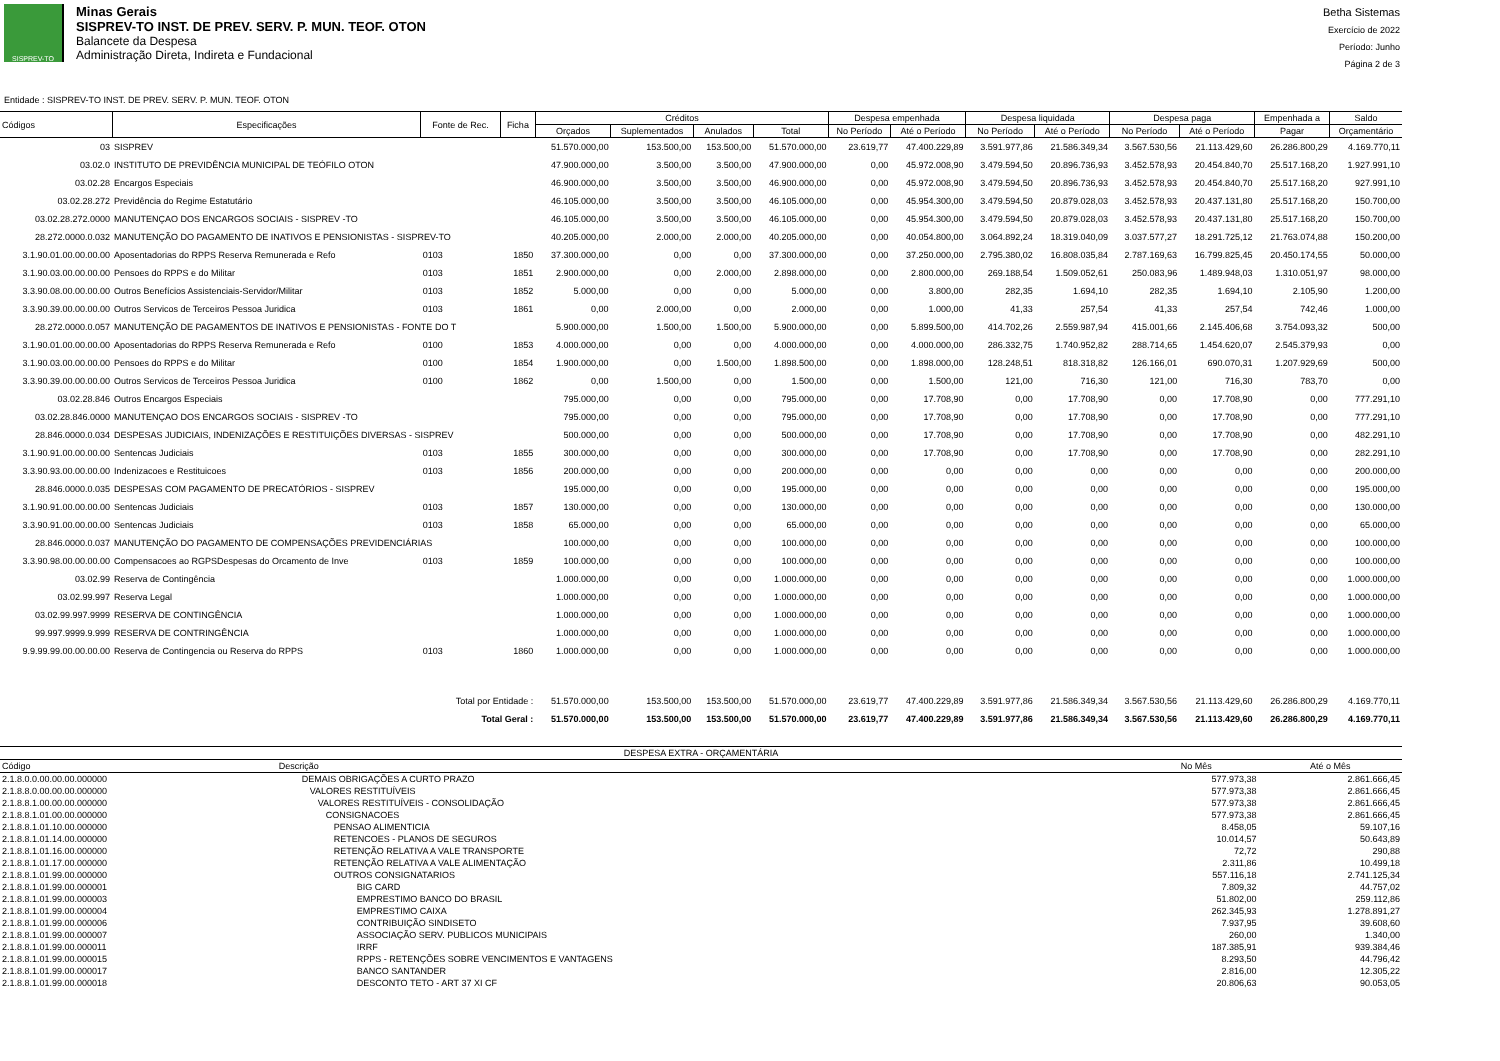SISPREV-TO
Minas Gerais
SISPREV-TO INST. DE PREV. SERV. P. MUN. TEOF. OTON
Balancete da Despesa
Administração Direta, Indireta e Fundacional
Betha Sistemas
Exercício de 2022
Período: Junho
Página 2 de 3
Entidade : SISPREV-TO INST. DE PREV. SERV. P. MUN. TEOF. OTON
| Códigos | Especificações | Fonte de Rec. | Ficha | Créditos | | | | Despesa empenhada | | Despesa liquidada | | Despesa paga | | Empenhada a | Saldo |
| --- | --- | --- | --- | --- | --- | --- | --- | --- | --- | --- | --- | --- | --- | --- | --- |
| | | | | Orçados | Suplementados | Anulados | Total | No Período | Até o Período | No Período | Até o Período | No Período | Até o Período | Pagar | Orçamentário |
| 03 | SISPREV | | | 51.570.000,00 | 153.500,00 | 153.500,00 | 51.570.000,00 | 23.619,77 | 47.400.229,89 | 3.591.977,86 | 21.586.349,34 | 3.567.530,56 | 21.113.429,60 | 26.286.800,29 | 4.169.770,11 |
| 03.02.0 | INSTITUTO DE PREVIDÊNCIA MUNICIPAL DE TEÓFILO OTON | | | 47.900.000,00 | 3.500,00 | 3.500,00 | 47.900.000,00 | 0,00 | 45.972.008,90 | 3.479.594,50 | 20.896.736,93 | 3.452.578,93 | 20.454.840,70 | 25.517.168,20 | 1.927.991,10 |
| 03.02.28 | Encargos Especiais | | | 46.900.000,00 | 3.500,00 | 3.500,00 | 46.900.000,00 | 0,00 | 45.972.008,90 | 3.479.594,50 | 20.896.736,93 | 3.452.578,93 | 20.454.840,70 | 25.517.168,20 | 927.991,10 |
| 03.02.28.272 | Previdência do Regime Estatutário | | | 46.105.000,00 | 3.500,00 | 3.500,00 | 46.105.000,00 | 0,00 | 45.954.300,00 | 3.479.594,50 | 20.879.028,03 | 3.452.578,93 | 20.437.131,80 | 25.517.168,20 | 150.700,00 |
| 03.02.28.272.0000 | MANUTENÇAO DOS ENCARGOS SOCIAIS - SISPREV -TO | | | 46.105.000,00 | 3.500,00 | 3.500,00 | 46.105.000,00 | 0,00 | 45.954.300,00 | 3.479.594,50 | 20.879.028,03 | 3.452.578,93 | 20.437.131,80 | 25.517.168,20 | 150.700,00 |
| 28.272.0000.0.032 | MANUTENÇÃO DO PAGAMENTO DE INATIVOS E PENSIONISTAS - SISPREV-TO | | | 40.205.000,00 | 2.000,00 | 2.000,00 | 40.205.000,00 | 0,00 | 40.054.800,00 | 3.064.892,24 | 18.319.040,09 | 3.037.577,27 | 18.291.725,12 | 21.763.074,88 | 150.200,00 |
| 3.1.90.01.00.00.00.00 | Aposentadorias do RPPS Reserva Remunerada e Refo | 0103 | 1850 | 37.300.000,00 | 0,00 | 0,00 | 37.300.000,00 | 0,00 | 37.250.000,00 | 2.795.380,02 | 16.808.035,84 | 2.787.169,63 | 16.799.825,45 | 20.450.174,55 | 50.000,00 |
| 3.1.90.03.00.00.00.00 | Pensoes do RPPS e do Militar | 0103 | 1851 | 2.900.000,00 | 0,00 | 2.000,00 | 2.898.000,00 | 0,00 | 2.800.000,00 | 269.188,54 | 1.509.052,61 | 250.083,96 | 1.489.948,03 | 1.310.051,97 | 98.000,00 |
| 3.3.90.08.00.00.00.00 | Outros Benefícios Assistenciais-Servidor/Militar | 0103 | 1852 | 5.000,00 | 0,00 | 0,00 | 5.000,00 | 0,00 | 3.800,00 | 282,35 | 1.694,10 | 282,35 | 1.694,10 | 2.105,90 | 1.200,00 |
| 3.3.90.39.00.00.00.00 | Outros Servicos de Terceiros Pessoa Juridica | 0103 | 1861 | 0,00 | 2.000,00 | 0,00 | 2.000,00 | 0,00 | 1.000,00 | 41,33 | 257,54 | 41,33 | 257,54 | 742,46 | 1.000,00 |
| 28.272.0000.0.057 | MANUTENÇÃO DE PAGAMENTOS DE INATIVOS E PENSIONISTAS - FONTE DO T | | | 5.900.000,00 | 1.500,00 | 1.500,00 | 5.900.000,00 | 0,00 | 5.899.500,00 | 414.702,26 | 2.559.987,94 | 415.001,66 | 2.145.406,68 | 3.754.093,32 | 500,00 |
| 3.1.90.01.00.00.00.00 | Aposentadorias do RPPS Reserva Remunerada e Refo | 0100 | 1853 | 4.000.000,00 | 0,00 | 0,00 | 4.000.000,00 | 0,00 | 4.000.000,00 | 286.332,75 | 1.740.952,82 | 288.714,65 | 1.454.620,07 | 2.545.379,93 | 0,00 |
| 3.1.90.03.00.00.00.00 | Pensoes do RPPS e do Militar | 0100 | 1854 | 1.900.000,00 | 0,00 | 1.500,00 | 1.898.500,00 | 0,00 | 1.898.000,00 | 128.248,51 | 818.318,82 | 126.166,01 | 690.070,31 | 1.207.929,69 | 500,00 |
| 3.3.90.39.00.00.00.00 | Outros Servicos de Terceiros Pessoa Juridica | 0100 | 1862 | 0,00 | 1.500,00 | 0,00 | 1.500,00 | 0,00 | 1.500,00 | 121,00 | 716,30 | 121,00 | 716,30 | 783,70 | 0,00 |
| 03.02.28.846 | Outros Encargos Especiais | | | 795.000,00 | 0,00 | 0,00 | 795.000,00 | 0,00 | 17.708,90 | 0,00 | 17.708,90 | 0,00 | 17.708,90 | 0,00 | 777.291,10 |
| 03.02.28.846.0000 | MANUTENÇAO DOS ENCARGOS SOCIAIS - SISPREV -TO | | | 795.000,00 | 0,00 | 0,00 | 795.000,00 | 0,00 | 17.708,90 | 0,00 | 17.708,90 | 0,00 | 17.708,90 | 0,00 | 777.291,10 |
| 28.846.0000.0.034 | DESPESAS JUDICIAIS, INDENIZAÇÕES E RESTITUIÇÕES DIVERSAS - SISPREV | | | 500.000,00 | 0,00 | 0,00 | 500.000,00 | 0,00 | 17.708,90 | 0,00 | 17.708,90 | 0,00 | 17.708,90 | 0,00 | 482.291,10 |
| 3.1.90.91.00.00.00.00 | Sentencas Judiciais | 0103 | 1855 | 300.000,00 | 0,00 | 0,00 | 300.000,00 | 0,00 | 17.708,90 | 0,00 | 17.708,90 | 0,00 | 17.708,90 | 0,00 | 282.291,10 |
| 3.3.90.93.00.00.00.00 | Indenizacoes e Restituicoes | 0103 | 1856 | 200.000,00 | 0,00 | 0,00 | 200.000,00 | 0,00 | 0,00 | 0,00 | 0,00 | 0,00 | 0,00 | 0,00 | 200.000,00 |
| 28.846.0000.0.035 | DESPESAS COM PAGAMENTO DE PRECATÓRIOS - SISPREV | | | 195.000,00 | 0,00 | 0,00 | 195.000,00 | 0,00 | 0,00 | 0,00 | 0,00 | 0,00 | 0,00 | 0,00 | 195.000,00 |
| 3.1.90.91.00.00.00.00 | Sentencas Judiciais | 0103 | 1857 | 130.000,00 | 0,00 | 0,00 | 130.000,00 | 0,00 | 0,00 | 0,00 | 0,00 | 0,00 | 0,00 | 0,00 | 130.000,00 |
| 3.3.90.91.00.00.00.00 | Sentencas Judiciais | 0103 | 1858 | 65.000,00 | 0,00 | 0,00 | 65.000,00 | 0,00 | 0,00 | 0,00 | 0,00 | 0,00 | 0,00 | 0,00 | 65.000,00 |
| 28.846.0000.0.037 | MANUTENÇÃO DO PAGAMENTO DE COMPENSAÇÕES PREVIDENCIÁRIAS | | | 100.000,00 | 0,00 | 0,00 | 100.000,00 | 0,00 | 0,00 | 0,00 | 0,00 | 0,00 | 0,00 | 0,00 | 100.000,00 |
| 3.3.90.98.00.00.00.00 | Compensacoes ao RGPSDespesas do Orcamento de Inve | 0103 | 1859 | 100.000,00 | 0,00 | 0,00 | 100.000,00 | 0,00 | 0,00 | 0,00 | 0,00 | 0,00 | 0,00 | 0,00 | 100.000,00 |
| 03.02.99 | Reserva de Contingência | | | 1.000.000,00 | 0,00 | 0,00 | 1.000.000,00 | 0,00 | 0,00 | 0,00 | 0,00 | 0,00 | 0,00 | 0,00 | 1.000.000,00 |
| 03.02.99.997 | Reserva Legal | | | 1.000.000,00 | 0,00 | 0,00 | 1.000.000,00 | 0,00 | 0,00 | 0,00 | 0,00 | 0,00 | 0,00 | 0,00 | 1.000.000,00 |
| 03.02.99.997.9999 | RESERVA DE CONTINGÊNCIA | | | 1.000.000,00 | 0,00 | 0,00 | 1.000.000,00 | 0,00 | 0,00 | 0,00 | 0,00 | 0,00 | 0,00 | 0,00 | 1.000.000,00 |
| 99.997.9999.9.999 | RESERVA DE CONTRINGÊNCIA | | | 1.000.000,00 | 0,00 | 0,00 | 1.000.000,00 | 0,00 | 0,00 | 0,00 | 0,00 | 0,00 | 0,00 | 0,00 | 1.000.000,00 |
| 9.9.99.99.00.00.00.00 | Reserva de Contingencia ou Reserva do RPPS | 0103 | 1860 | 1.000.000,00 | 0,00 | 0,00 | 1.000.000,00 | 0,00 | 0,00 | 0,00 | 0,00 | 0,00 | 0,00 | 0,00 | 1.000.000,00 |
| Total por Entidade : | | | | 51.570.000,00 | 153.500,00 | 153.500,00 | 51.570.000,00 | 23.619,77 | 47.400.229,89 | 3.591.977,86 | 21.586.349,34 | 3.567.530,56 | 21.113.429,60 | 26.286.800,29 | 4.169.770,11 |
| Total Geral : | | | | 51.570.000,00 | 153.500,00 | 153.500,00 | 51.570.000,00 | 23.619,77 | 47.400.229,89 | 3.591.977,86 | 21.586.349,34 | 3.567.530,56 | 21.113.429,60 | 26.286.800,29 | 4.169.770,11 |
| DESPESA EXTRA - ORÇAMENTÁRIA | | | |
| --- | --- | --- | --- |
| Código | Descrição | No Mês | Até o Mês |
| 2.1.8.0.0.00.00.00.000000 | DEMAIS OBRIGAÇÕES A CURTO PRAZO | 577.973,38 | 2.861.666,45 |
| 2.1.8.8.0.00.00.00.000000 | VALORES RESTITUÍVEIS | 577.973,38 | 2.861.666,45 |
| 2.1.8.8.1.00.00.00.000000 | VALORES RESTITUÍVEIS - CONSOLIDAÇÃO | 577.973,38 | 2.861.666,45 |
| 2.1.8.8.1.01.00.00.000000 | CONSIGNACOES | 577.973,38 | 2.861.666,45 |
| 2.1.8.8.1.01.10.00.000000 | PENSAO ALIMENTICIA | 8.458,05 | 59.107,16 |
| 2.1.8.8.1.01.14.00.000000 | RETENCOES - PLANOS DE SEGUROS | 10.014,57 | 50.643,89 |
| 2.1.8.8.1.01.16.00.000000 | RETENÇÃO RELATIVA A VALE TRANSPORTE | 72,72 | 290,88 |
| 2.1.8.8.1.01.17.00.000000 | RETENÇÃO RELATIVA A VALE ALIMENTAÇÃO | 2.311,86 | 10.499,18 |
| 2.1.8.8.1.01.99.00.000000 | OUTROS CONSIGNATARIOS | 557.116,18 | 2.741.125,34 |
| 2.1.8.8.1.01.99.00.000001 | BIG CARD | 7.809,32 | 44.757,02 |
| 2.1.8.8.1.01.99.00.000003 | EMPRESTIMO BANCO DO BRASIL | 51.802,00 | 259.112,86 |
| 2.1.8.8.1.01.99.00.000004 | EMPRESTIMO CAIXA | 262.345,93 | 1.278.891,27 |
| 2.1.8.8.1.01.99.00.000006 | CONTRIBUIÇÃO SINDISETO | 7.937,95 | 39.608,60 |
| 2.1.8.8.1.01.99.00.000007 | ASSOCIAÇÃO SERV. PUBLICOS MUNICIPAIS | 260,00 | 1.340,00 |
| 2.1.8.8.1.01.99.00.000011 | IRRF | 187.385,91 | 939.384,46 |
| 2.1.8.8.1.01.99.00.000015 | RPPS - RETENÇÕES SOBRE VENCIMENTOS E VANTAGENS | 8.293,50 | 44.796,42 |
| 2.1.8.8.1.01.99.00.000017 | BANCO SANTANDER | 2.816,00 | 12.305,22 |
| 2.1.8.8.1.01.99.00.000018 | DESCONTO TETO - ART 37 XI CF | 20.806,63 | 90.053,05 |